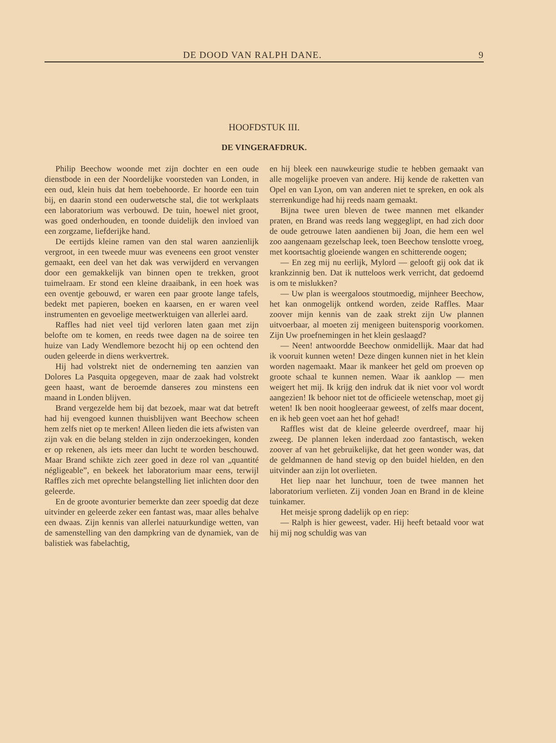DE DOOD VAN RALPH DANE. 9
HOOFDSTUK III.
DE VINGERAFDRUK.
Philip Beechow woonde met zijn dochter en een oude dienstbode in een der Noordelijke voorsteden van Londen, in een oud, klein huis dat hem toebehoorde. Er hoorde een tuin bij, en daarin stond een ouderwetsche stal, die tot werkplaats een laboratorium was verbouwd. De tuin, hoewel niet groot, was goed onderhouden, en toonde duidelijk den invloed van een zorgzame, liefderijke hand.
De eertijds kleine ramen van den stal waren aanzienlijk vergroot, in een tweede muur was eveneens een groot venster gemaakt, een deel van het dak was verwijderd en vervangen door een gemakkelijk van binnen open te trekken, groot tuimelraam. Er stond een kleine draaibank, in een hoek was een oventje gebouwd, er waren een paar groote lange tafels, bedekt met papieren, boeken en kaarsen, en er waren veel instrumenten en gevoelige meetwerktuigen van allerlei aard.
Raffles had niet veel tijd verloren laten gaan met zijn belofte om te komen, en reeds twee dagen na de soiree ten huize van Lady Wendlemore bezocht hij op een ochtend den ouden geleerde in diens werkvertrek.
Hij had volstrekt niet de onderneming ten aanzien van Dolores La Pasquita opgegeven, maar de zaak had volstrekt geen haast, want de beroemde danseres zou minstens een maand in Londen blijven.
Brand vergezelde hem bij dat bezoek, maar wat dat betreft had hij evengoed kunnen thuisblijven want Beechow scheen hem zelfs niet op te merken! Alleen lieden die iets afwisten van zijn vak en die belang stelden in zijn onderzoekingen, konden er op rekenen, als iets meer dan lucht te worden beschouwd. Maar Brand schikte zich zeer goed in deze rol van „quantité négligeable”, en bekeek het laboratorium maar eens, terwijl Raffles zich met oprechte belangstelling liet inlichten door den geleerde.
En de groote avonturier bemerkte dan zeer spoedig dat deze uitvinder en geleerde zeker een fantast was, maar alles behalve een dwaas. Zijn kennis van allerlei natuurkundige wetten, van de samenstelling van den dampkring van de dynamiek, van de balistiek was fabelachtig,
en hij bleek een nauwkeurige studie te hebben gemaakt van alle mogelijke proeven van andere. Hij kende de raketten van Opel en van Lyon, om van anderen niet te spreken, en ook als sterrenkundige had hij reeds naam gemaakt.
Bijna twee uren bleven de twee mannen met elkander praten, en Brand was reeds lang weggeglipt, en had zich door de oude getrouwe laten aandienen bij Joan, die hem een wel zoo aangenaam gezelschap leek, toen Beechow tenslotte vroeg, met koortsachtig gloeiende wangen en schitterende oogen;
— En zeg mij nu eerlijk, Mylord — gelooft gij ook dat ik krankzinnig ben. Dat ik nutteloos werk verricht, dat gedoemd is om te mislukken?
— Uw plan is weergaloos stoutmoedig, mijnheer Beechow, het kan onmogelijk ontkend worden, zeide Raffles. Maar zoover mijn kennis van de zaak strekt zijn Uw plannen uitvoerbaar, al moeten zij menigeen buitensporig voorkomen. Zijn Uw proefnemingen in het klein geslaagd?
— Neen! antwoordde Beechow onmidellijk. Maar dat had ik vooruit kunnen weten! Deze dingen kunnen niet in het klein worden nagemaakt. Maar ik mankeer het geld om proeven op groote schaal te kunnen nemen. Waar ik aanklop — men weigert het mij. Ik krijg den indruk dat ik niet voor vol wordt aangezien! Ik behoor niet tot de officieele wetenschap, moet gij weten! Ik ben nooit hoogleeraar geweest, of zelfs maar docent, en ik heb geen voet aan het hof gehad!
Raffles wist dat de kleine geleerde overdreef, maar hij zweeg. De plannen leken inderdaad zoo fantastisch, weken zoover af van het gebruikelijke, dat het geen wonder was, dat de geldmannen de hand stevig op den buidel hielden, en den uitvinder aan zijn lot overlieten.
Het liep naar het lunchuur, toen de twee mannen het laboratorium verlieten. Zij vonden Joan en Brand in de kleine tuinkamer.
Het meisje sprong dadelijk op en riep:
— Ralph is hier geweest, vader. Hij heeft betaald voor wat hij mij nog schuldig was van